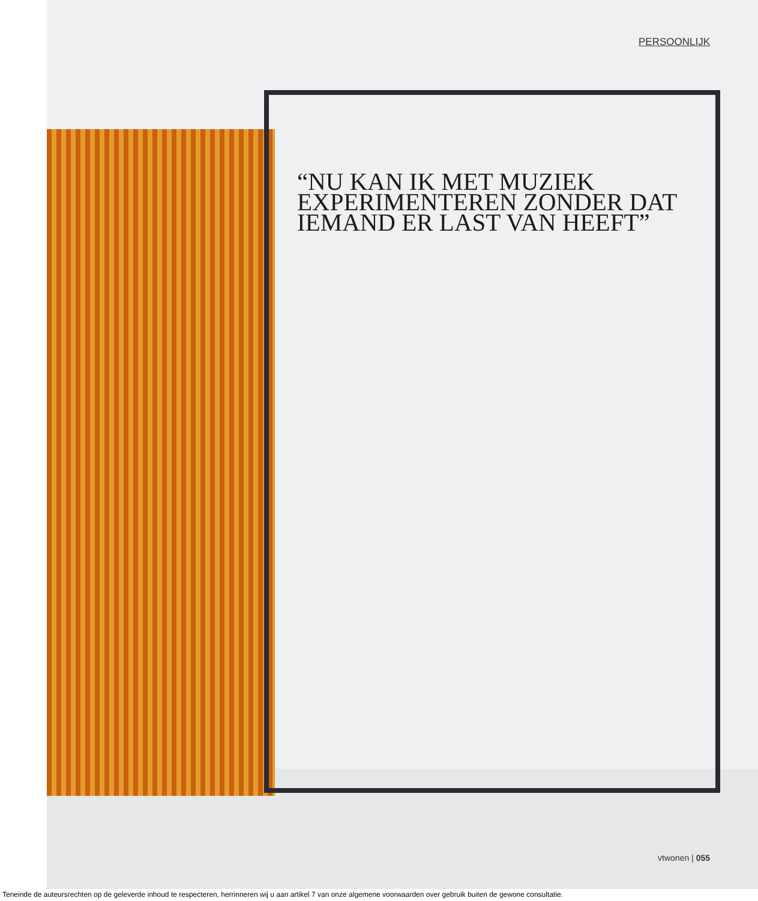PERSOONLIJK
“NU KAN IK MET MUZIEK EXPERIMENTEREN ZONDER DAT IEMAND ER LAST VAN HEEFT”
vtwonen | 055
Teneinde de auteursrechten op de geleverde inhoud te respecteren, herrinneren wij u aan artikel 7 van onze algemene voorwaarden over gebruik buiten de gewone consultatie.